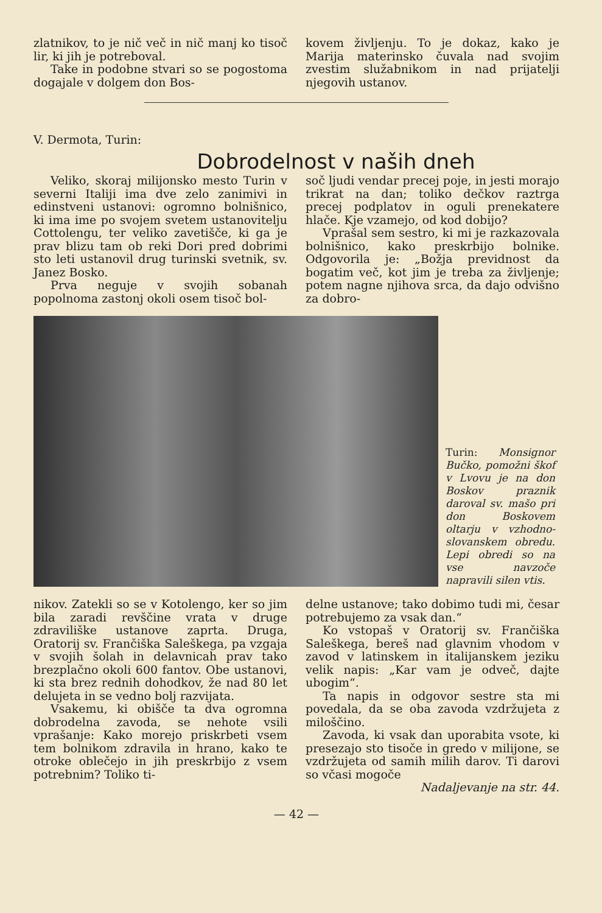zlatnikov, to je nič več in nič manj ko tisoč lir, ki jih je potreboval.
Take in podobne stvari so se pogostoma dogajale v dolgem don Bos-
kovem življenju. To je dokaz, kako je Marija materinsko čuvala nad svojim zvestim služabnikom in nad prijatelji njegovih ustanov.
V. Dermota, Turin:
Dobrodelnost v naših dneh
Veliko, skoraj milijonsko mesto Turin v severni Italiji ima dve zelo zanimivi in edinstveni ustanovi: ogromno bolnišnico, ki ima ime po svojem svetem ustanovitelju Cottolengu, ter veliko zavetišče, ki ga je prav blizu tam ob reki Dori pred dobrimi sto leti ustanovil drug turinski svetnik, sv. Janez Bosko.
Prva neguje v svojih sobanah popolnoma zastonj okoli osem tisoč bol-
soč ljudi vendar precej poje, in jesti morajo trikrat na dan; toliko dečkov raztrga precej podplatov in oguli prenekatere hlače. Kje vzamejo, od kod dobijo?
Vprašal sem sestro, ki mi je razkazovala bolnišnico, kako preskrbijo bolnike. Odgovorila je: „Božja previdnost da bogatim več, kot jim je treba za življenje; potem nagne njihova srca, da dajo odvišno za dobro-
Turin: Monsignor Bučko, pomožni škof v Lvovu je na don Boskov praznik daroval sv. mašo pri don Boskovem oltarju v vzhodno-slovanskem obredu. Lepi obredi so na vse navzoče napravili silen vtis.
nikov. Zatekli so se v Kotolengo, ker so jim bila zaradi revščine vrata v druge zdraviliške ustanove zaprta. Druga, Oratorij sv. Frančiška Saleškega, pa vzgaja v svojih šolah in delavnicah prav tako brezplačno okoli 600 fantov. Obe ustanovi, ki sta brez rednih dohodkov, že nad 80 let delujeta in se vedno bolj razvijata.
Vsakemu, ki obišče ta dva ogromna dobrodelna zavoda, se nehote vsili vprašanje: Kako morejo priskrbeti vsem tem bolnikom zdravila in hrano, kako te otroke oblečejo in jih preskrbijo z vsem potrebnim? Toliko ti-
delne ustanove; tako dobimo tudi mi, česar potrebujemo za vsak dan.“
Ko vstopaš v Oratorij sv. Frančiška Saleškega, bereš nad glavnim vhodom v zavod v latinskem in italijanskem jeziku velik napis: „Kar vam je odveč, dajte ubogim“.
Ta napis in odgovor sestre sta mi povedala, da se oba zavoda vzdržujeta z miloščino.
Zavoda, ki vsak dan uporabita vsote, ki presezajo sto tisoče in gredo v milijone, se vzdržujeta od samih milih darov. Ti darovi so včasi mogoče
Nadaljevanje na str. 44.
— 42 —